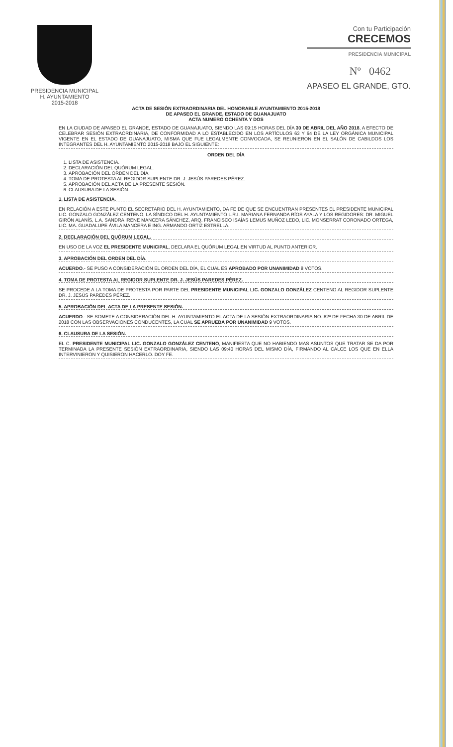PRESIDENCIA MUNICIPAL
H. AYUNTAMIENTO
2015-2018
Con tu Participación
CRECEMOS
PRESIDENCIA MUNICIPAL
Nº 0462
APASEO EL GRANDE, GTO.
ACTA DE SESIÓN EXTRAORDINARIA DEL HONORABLE AYUNTAMIENTO 2015-2018
DE APASEO EL GRANDE, ESTADO DE GUANAJUATO
ACTA NUMERO OCHENTA Y DOS
EN LA CIUDAD DE APASEO EL GRANDE, ESTADO DE GUANAJUATO, SIENDO LAS 09:15 HORAS DEL DÍA 30 DE ABRIL DEL AÑO 2018, A EFECTO DE CELEBRAR SESIÓN EXTRAORDINARIA, DE CONFORMIDAD A LO ESTABLECIDO EN LOS ARTÍCULOS 63 Y 64 DE LA LEY ORGÁNICA MUNICIPAL VIGENTE EN EL ESTADO DE GUANAJUATO, MISMA QUE FUE LEGALMENTE CONVOCADA, SE REUNIERON EN EL SALÓN DE CABILDOS LOS INTEGRANTES DEL H. AYUNTAMIENTO 2015-2018 BAJO EL SIGUIENTE:
ORDEN DEL DÍA
1. LISTA DE ASISTENCIA.
2. DECLARACIÓN DEL QUÓRUM LEGAL.
3. APROBACIÓN DEL ORDEN DEL DÍA.
4. TOMA DE PROTESTA AL REGIDOR SUPLENTE DR. J. JESÚS PAREDES PÉREZ.
5. APROBACIÓN DEL ACTA DE LA PRESENTE SESIÓN.
6. CLAUSURA DE LA SESIÓN.
1. LISTA DE ASISTENCIA.
EN RELACIÓN A ESTE PUNTO EL SECRETARIO DEL H. AYUNTAMIENTO, DA FE DE QUE SE ENCUENTRAN PRESENTES EL PRESIDENTE MUNICIPAL LIC. GONZALO GONZÁLEZ CENTENO, LA SÍNDICO DEL H. AYUNTAMIENTO L.R.I. MARIANA FERNANDA RÍOS AYALA Y LOS REGIDORES: DR. MIGUEL GIRÓN ALANÍS, L.A. SANDRA IRENE MANCERA SÁNCHEZ, ARQ. FRANCISCO ISAÍAS LEMUS MUÑOZ LEDO, LIC. MONSERRAT CORONADO ORTEGA, LIC. MA. GUADALUPE ÁVILA MANCERA E ING. ARMANDO ORTIZ ESTRELLA.
2. DECLARACIÓN DEL QUÓRUM LEGAL.
EN USO DE LA VOZ EL PRESIDENTE MUNICIPAL, DECLARA EL QUÓRUM LEGAL EN VIRTUD AL PUNTO ANTERIOR.
3. APROBACIÓN DEL ORDEN DEL DÍA.
ACUERDO.- SE PUSO A CONSIDERACIÓN EL ORDEN DEL DÍA, EL CUAL ES APROBADO POR UNANIMIDAD 8 VOTOS.
4. TOMA DE PROTESTA AL REGIDOR SUPLENTE DR. J. JESÚS PAREDES PÉREZ.
SE PROCEDE A LA TOMA DE PROTESTA POR PARTE DEL PRESIDENTE MUNICIPAL LIC. GONZALO GONZÁLEZ CENTENO AL REGIDOR SUPLENTE DR. J. JESÚS PAREDES PÉREZ.
5. APROBACIÓN DEL ACTA DE LA PRESENTE SESIÓN.
ACUERDO.- SE SOMETE A CONSIDERACIÓN DEL H. AYUNTAMIENTO EL ACTA DE LA SESIÓN EXTRAORDINARIA NO. 82ª DE FECHA 30 DE ABRIL DE 2018 CON LAS OBSERVACIONES CONDUCENTES, LA CUAL SE APRUEBA POR UNANIMIDAD 9 VOTOS.
6. CLAUSURA DE LA SESIÓN.
EL C. PRESIDENTE MUNICIPAL LIC. GONZALO GONZÁLEZ CENTENO, MANIFIESTA QUE NO HABIENDO MAS ASUNTOS QUE TRATAR SE DA POR TERMINADA LA PRESENTE SESIÓN EXTRAORDINARIA, SIENDO LAS 09:40 HORAS DEL MISMO DÍA, FIRMANDO AL CALCE LOS QUE EN ELLA INTERVINIERON Y QUISIERON HACERLO. DOY FE.